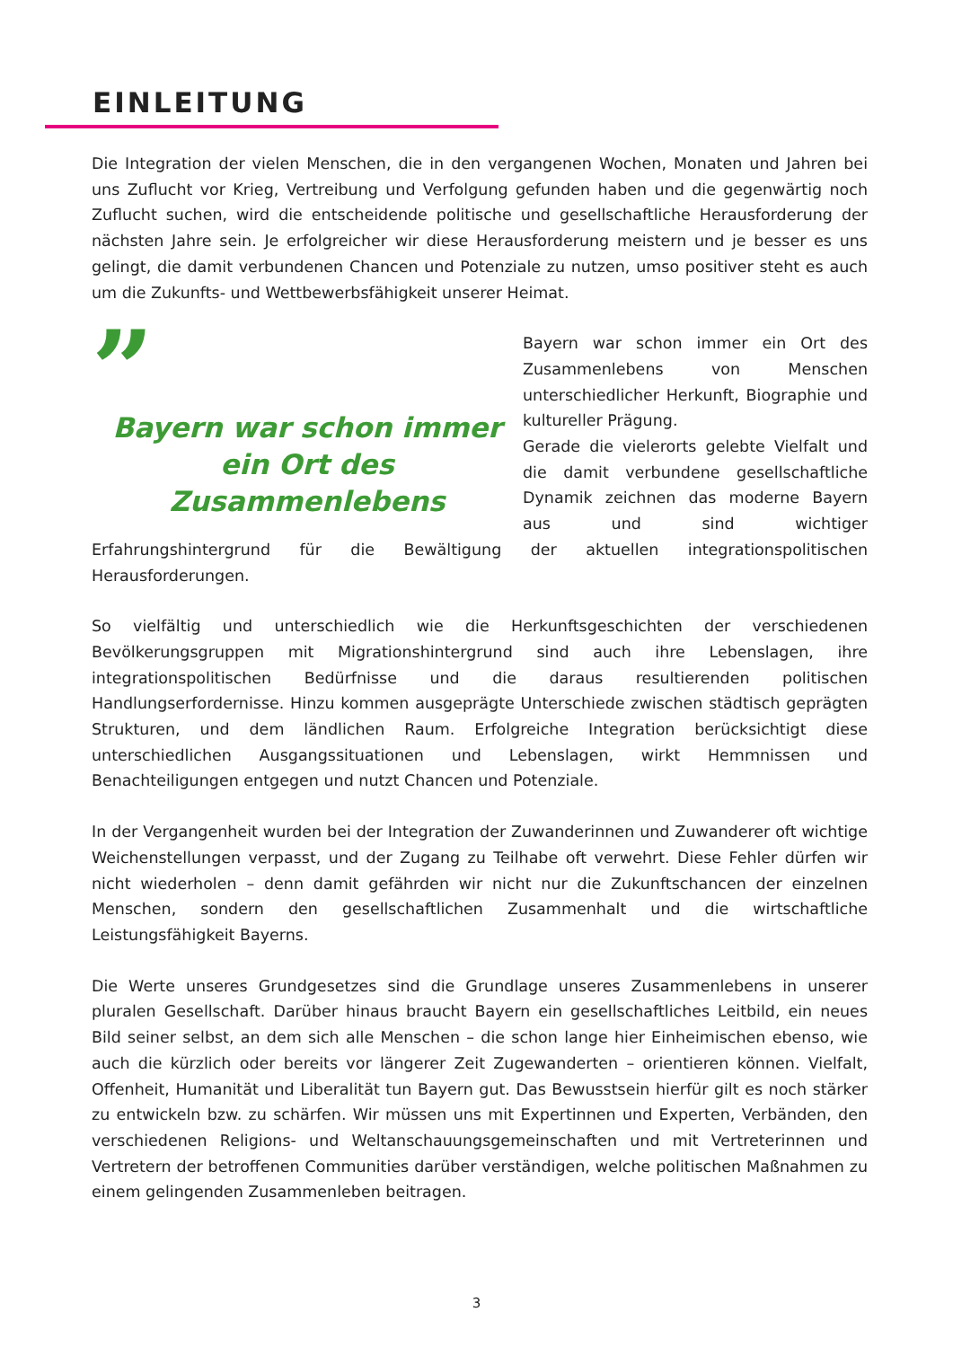EINLEITUNG
Die Integration der vielen Menschen, die in den vergangenen Wochen, Monaten und Jahren bei uns Zuflucht vor Krieg, Vertreibung und Verfolgung gefunden haben und die gegenwärtig noch Zuflucht suchen, wird die entscheidende politische und gesellschaftliche Herausforderung der nächsten Jahre sein. Je erfolgreicher wir diese Herausforderung meistern und je besser es uns gelingt, die damit verbundenen Chancen und Potenziale zu nutzen, umso positiver steht es auch um die Zukunfts- und Wettbewerbsfähigkeit unserer Heimat.
”
Bayern war schon immer ein Ort des Zusammenlebens
Bayern war schon immer ein Ort des Zusammenlebens von Menschen unterschiedlicher Herkunft, Biographie und kultureller Prägung.
Gerade die vielerorts gelebte Vielfalt und die damit verbundene gesellschaftliche Dynamik zeichnen das moderne Bayern aus und sind wichtiger Erfahrungshintergrund für die Bewältigung der aktuellen integrationspolitischen Herausforderungen.
So vielfältig und unterschiedlich wie die Herkunftsgeschichten der verschiedenen Bevölkerungsgruppen mit Migrationshintergrund sind auch ihre Lebenslagen, ihre integrationspolitischen Bedürfnisse und die daraus resultierenden politischen Handlungserfordernisse. Hinzu kommen ausgeprägte Unterschiede zwischen städtisch geprägten Strukturen, und dem ländlichen Raum. Erfolgreiche Integration berücksichtigt diese unterschiedlichen Ausgangssituationen und Lebenslagen, wirkt Hemmnissen und Benachteiligungen entgegen und nutzt Chancen und Potenziale.
In der Vergangenheit wurden bei der Integration der Zuwanderinnen und Zuwanderer oft wichtige Weichenstellungen verpasst, und der Zugang zu Teilhabe oft verwehrt. Diese Fehler dürfen wir nicht wiederholen – denn damit gefährden wir nicht nur die Zukunftschancen der einzelnen Menschen, sondern den gesellschaftlichen Zusammenhalt und die wirtschaftliche Leistungsfähigkeit Bayerns.
Die Werte unseres Grundgesetzes sind die Grundlage unseres Zusammenlebens in unserer pluralen Gesellschaft. Darüber hinaus braucht Bayern ein gesellschaftliches Leitbild, ein neues Bild seiner selbst, an dem sich alle Menschen – die schon lange hier Einheimischen ebenso, wie auch die kürzlich oder bereits vor längerer Zeit Zugewanderten – orientieren können. Vielfalt, Offenheit, Humanität und Liberalität tun Bayern gut. Das Bewusstsein hierfür gilt es noch stärker zu entwickeln bzw. zu schärfen. Wir müssen uns mit Expertinnen und Experten, Verbänden, den verschiedenen Religions- und Weltanschauungsgemeinschaften und mit Vertreterinnen und Vertretern der betroffenen Communities darüber verständigen, welche politischen Maßnahmen zu einem gelingenden Zusammenleben beitragen.
3